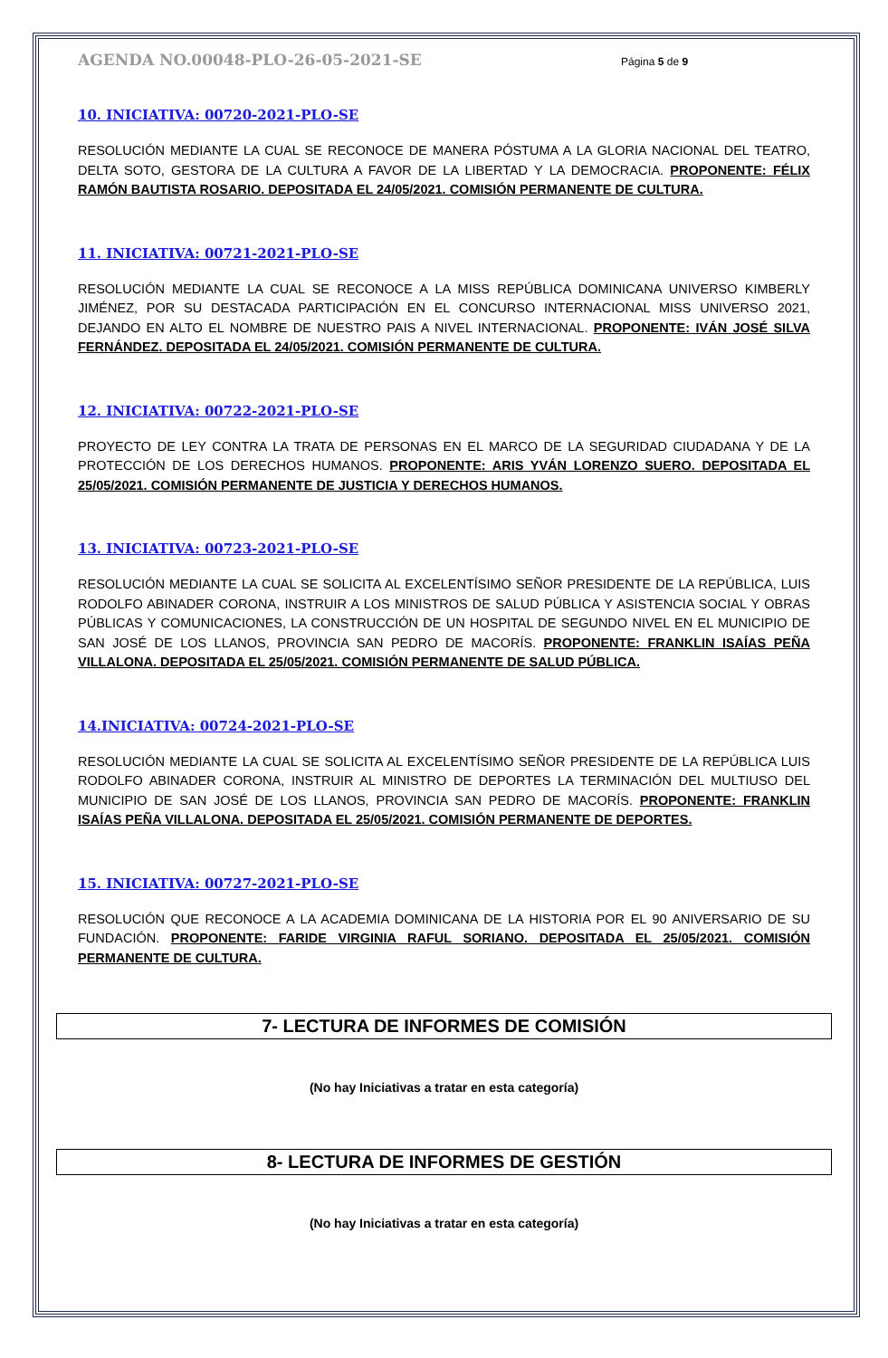AGENDA NO.00048-PLO-26-05-2021-SE Página 5 de 9
10. INICIATIVA: 00720-2021-PLO-SE
RESOLUCIÓN MEDIANTE LA CUAL SE RECONOCE DE MANERA PÓSTUMA A LA GLORIA NACIONAL DEL TEATRO, DELTA SOTO, GESTORA DE LA CULTURA A FAVOR DE LA LIBERTAD Y LA DEMOCRACIA. PROPONENTE: FÉLIX RAMÓN BAUTISTA ROSARIO. DEPOSITADA EL 24/05/2021. COMISIÓN PERMANENTE DE CULTURA.
11. INICIATIVA: 00721-2021-PLO-SE
RESOLUCIÓN MEDIANTE LA CUAL SE RECONOCE A LA MISS REPÚBLICA DOMINICANA UNIVERSO KIMBERLY JIMÉNEZ, POR SU DESTACADA PARTICIPACIÓN EN EL CONCURSO INTERNACIONAL MISS UNIVERSO 2021, DEJANDO EN ALTO EL NOMBRE DE NUESTRO PAIS A NIVEL INTERNACIONAL. PROPONENTE: IVÁN JOSÉ SILVA FERNÁNDEZ. DEPOSITADA EL 24/05/2021. COMISIÓN PERMANENTE DE CULTURA.
12. INICIATIVA: 00722-2021-PLO-SE
PROYECTO DE LEY CONTRA LA TRATA DE PERSONAS EN EL MARCO DE LA SEGURIDAD CIUDADANA Y DE LA PROTECCIÓN DE LOS DERECHOS HUMANOS. PROPONENTE: ARIS YVÁN LORENZO SUERO. DEPOSITADA EL 25/05/2021. COMISIÓN PERMANENTE DE JUSTICIA Y DERECHOS HUMANOS.
13. INICIATIVA: 00723-2021-PLO-SE
RESOLUCIÓN MEDIANTE LA CUAL SE SOLICITA AL EXCELENTÍSIMO SEÑOR PRESIDENTE DE LA REPÚBLICA, LUIS RODOLFO ABINADER CORONA, INSTRUIR A LOS MINISTROS DE SALUD PÚBLICA Y ASISTENCIA SOCIAL Y OBRAS PÚBLICAS Y COMUNICACIONES, LA CONSTRUCCIÓN DE UN HOSPITAL DE SEGUNDO NIVEL EN EL MUNICIPIO DE SAN JOSÉ DE LOS LLANOS, PROVINCIA SAN PEDRO DE MACORÍS. PROPONENTE: FRANKLIN ISAÍAS PEÑA VILLALONA. DEPOSITADA EL 25/05/2021. COMISIÓN PERMANENTE DE SALUD PÚBLICA.
14.INICIATIVA: 00724-2021-PLO-SE
RESOLUCIÓN MEDIANTE LA CUAL SE SOLICITA AL EXCELENTÍSIMO SEÑOR PRESIDENTE DE LA REPÚBLICA LUIS RODOLFO ABINADER CORONA, INSTRUIR AL MINISTRO DE DEPORTES LA TERMINACIÓN DEL MULTIUSO DEL MUNICIPIO DE SAN JOSÉ DE LOS LLANOS, PROVINCIA SAN PEDRO DE MACORÍS. PROPONENTE: FRANKLIN ISAÍAS PEÑA VILLALONA. DEPOSITADA EL 25/05/2021. COMISIÓN PERMANENTE DE DEPORTES.
15. INICIATIVA: 00727-2021-PLO-SE
RESOLUCIÓN QUE RECONOCE A LA ACADEMIA DOMINICANA DE LA HISTORIA POR EL 90 ANIVERSARIO DE SU FUNDACIÓN. PROPONENTE: FARIDE VIRGINIA RAFUL SORIANO. DEPOSITADA EL 25/05/2021. COMISIÓN PERMANENTE DE CULTURA.
7- LECTURA DE INFORMES DE COMISIÓN
(No hay Iniciativas a tratar en esta categoría)
8- LECTURA DE INFORMES DE GESTIÓN
(No hay Iniciativas a tratar en esta categoría)